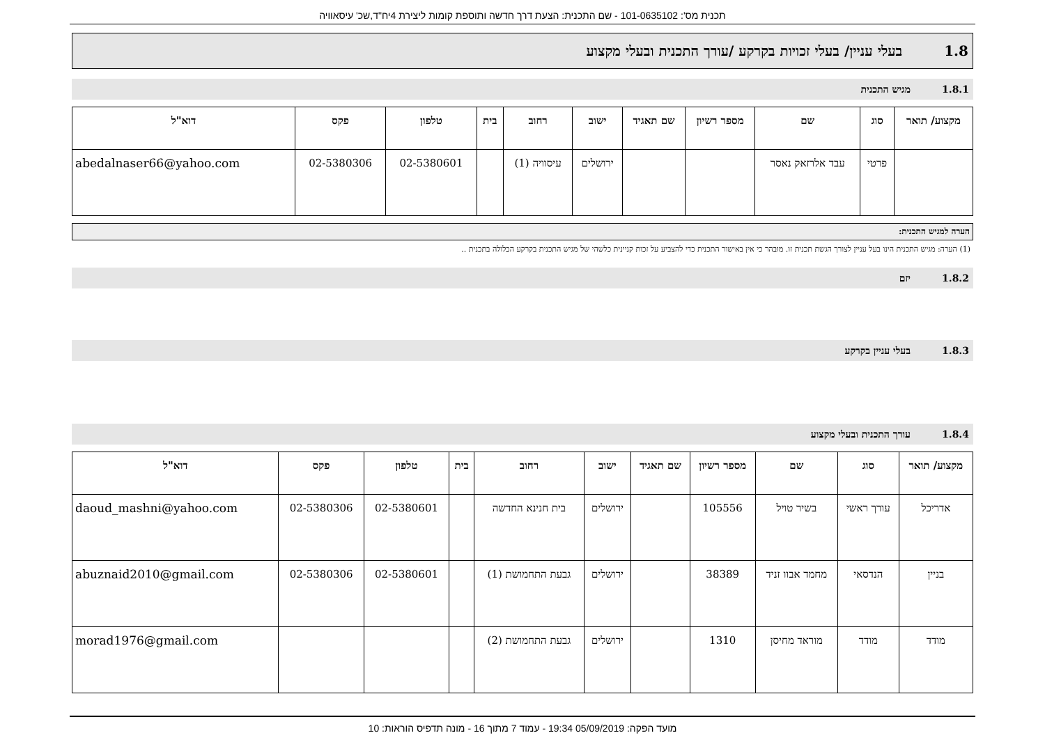תכנית מס': 101-0635102 - שם התכנית: הצעת דרך חדשה ותוספת קומות ליצירת 4יח"ד,שכ' עיסאוויה
1.8 בעלי עניין/ בעלי זכויות בקרקע /עורך התכנית ובעלי מקצוע
1.8.1 מגיש התכנית
| מקצוע/ תואר | סוג | שם | מספר רשיון | שם תאגיד | ישוב | רחוב | בית | טלפון | פקס | דוא"ל |
| --- | --- | --- | --- | --- | --- | --- | --- | --- | --- | --- |
| | פרטי | עבד אלרזאק נאסר | | | ירושלים | עיסוויה (1) | | 02-5380601 | 02-5380306 | abedalnaser66@yahoo.com |
הערה למגיש התכנית:
(1) הערה: מגיש התכנית הינו בעל עניין לצורך הגשת תכנית זו. מובהר כי אין באישור התכנית כדי להצביע על זכות קניינית כלשהי של מגיש התכנית בקרקע הכלולה בתכנית ..
1.8.2 יזם
1.8.3 בעלי עניין בקרקע
1.8.4 עורך התכנית ובעלי מקצוע
| מקצוע/ תואר | סוג | שם | מספר רשיון | שם תאגיד | ישוב | רחוב | בית | טלפון | פקס | דוא"ל |
| --- | --- | --- | --- | --- | --- | --- | --- | --- | --- | --- |
| אדריכל | עורך ראשי | בשיר טויל | 105556 | | ירושלים | בית חנינא החדשה | | 02-5380601 | 02-5380306 | daoud_mashni@yahoo.com |
| בניין | הנדסאי | מחמד אבוו זניד | 38389 | | ירושלים | גבעת התחמושת (1) | | 02-5380601 | 02-5380306 | abuznaid2010@gmail.com |
| מודד | מודד | מוראד מחיסן | 1310 | | ירושלים | גבעת התחמושת (2) | | | | morad1976@gmail.com |
מועד הפקה: 05/09/2019 19:34 - עמוד 7 מתוך 16 - מונה תדפיס הוראות: 10